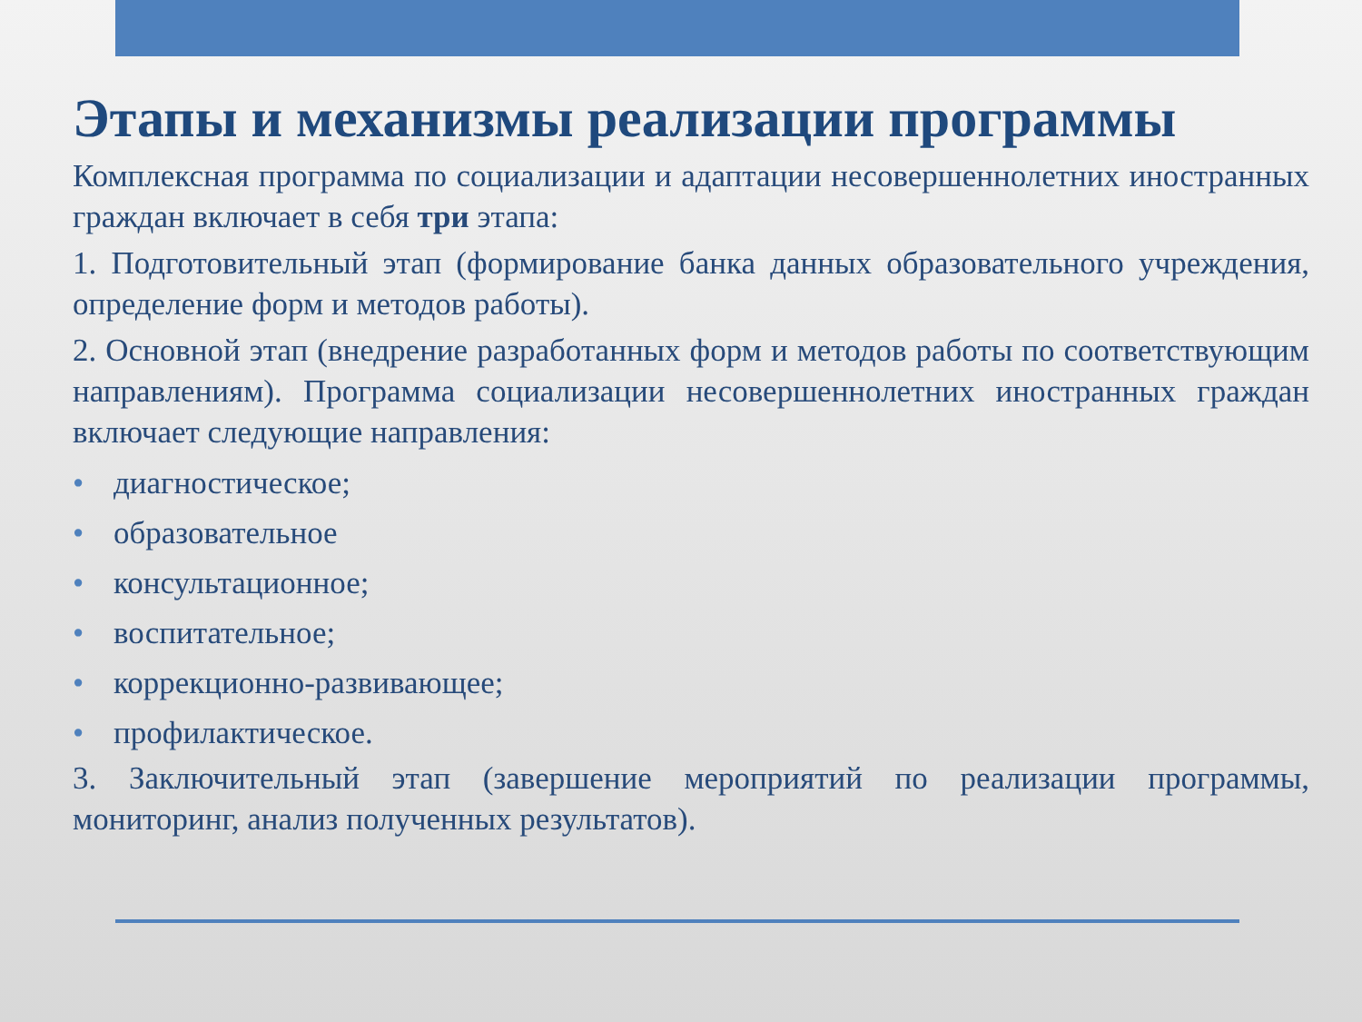Этапы и механизмы реализации программы
Комплексная программа по социализации и адаптации несовершеннолетних иностранных граждан включает в себя три этапа:
1. Подготовительный этап (формирование банка данных образовательного учреждения, определение форм и методов работы).
2. Основной этап (внедрение разработанных форм и методов работы по соответствующим направлениям). Программа социализации несовершеннолетних иностранных граждан включает следующие направления:
• диагностическое;
• образовательное
• консультационное;
• воспитательное;
• коррекционно-развивающее;
• профилактическое.
3. Заключительный этап (завершение мероприятий по реализации программы, мониторинг, анализ полученных результатов).